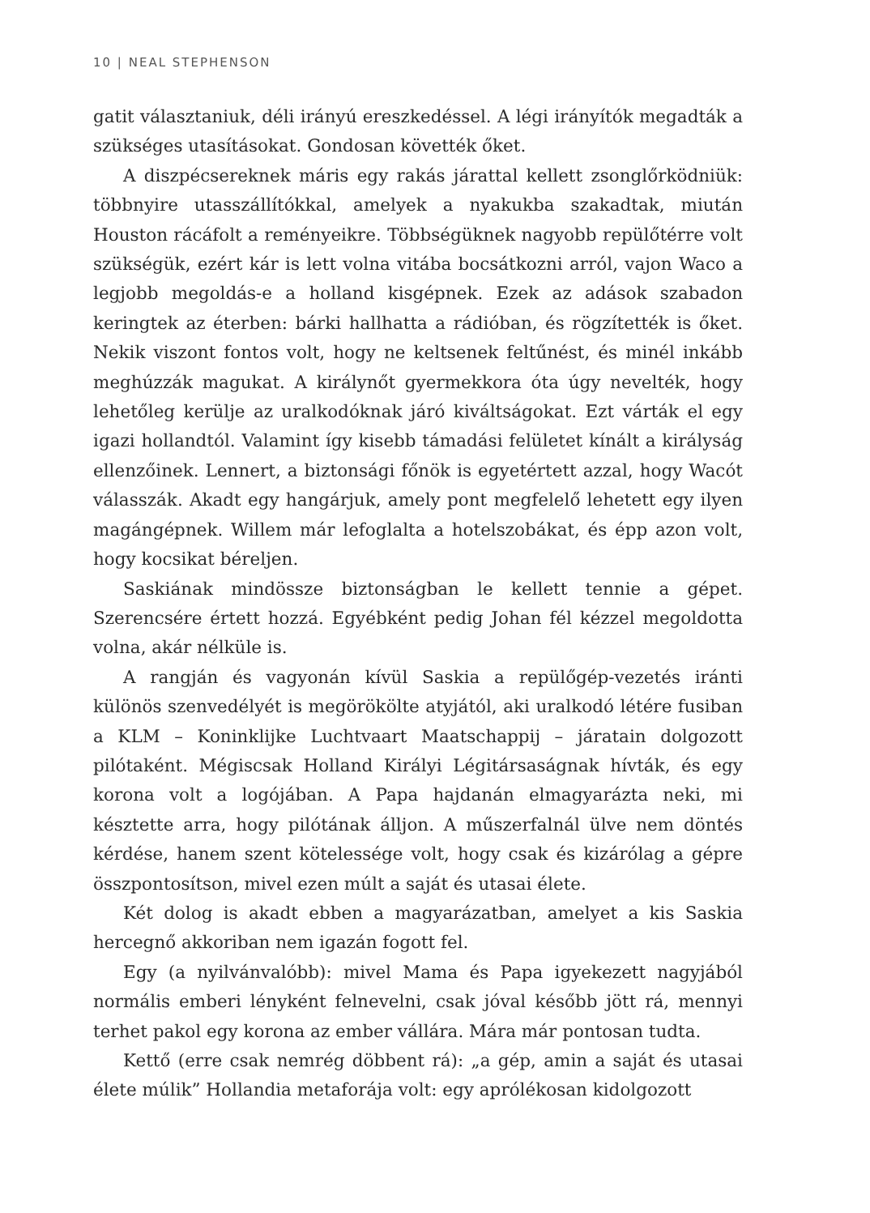10 | NEAL STEPHENSON
gatit választaniuk, déli irányú ereszkedéssel. A légi irányítók megadták a szükséges utasításokat. Gondosan követték őket.
A diszpécsereknek máris egy rakás járattal kellett zsonglőrködniük: többnyire utasszállítókkal, amelyek a nyakukba szakadtak, miután Houston rácáfolt a reményeikre. Többségüknek nagyobb repülőtérre volt szükségük, ezért kár is lett volna vitába bocsátkozni arról, vajon Waco a legjobb megoldás-e a holland kisgépnek. Ezek az adások szabadon keringtek az éterben: bárki hallhatta a rádióban, és rögzítették is őket. Nekik viszont fontos volt, hogy ne keltsenek feltűnést, és minél inkább meghúzzák magukat. A királynőt gyermekkora óta úgy nevelték, hogy lehetőleg kerülje az uralkodóknak járó kiváltságokat. Ezt várták el egy igazi hollandtól. Valamint így kisebb támadási felületet kínált a királyság ellenzőinek. Lennert, a biztonsági főnök is egyetértett azzal, hogy Wacót válasszák. Akadt egy hangárjuk, amely pont megfelelő lehetett egy ilyen magángépnek. Willem már lefoglalta a hotelszobákat, és épp azon volt, hogy kocsikat béreljen.
Saskiának mindössze biztonságban le kellett tennie a gépet. Szerencsére értett hozzá. Egyébként pedig Johan fél kézzel megoldotta volna, akár nélküle is.
A rangján és vagyonán kívül Saskia a repülőgép-vezetés iránti különös szenvedélyét is megörökölte atyjától, aki uralkodó létére fusiban a KLM – Koninklijke Luchtvaart Maatschappij – járatain dolgozott pilótaként. Mégiscsak Holland Királyi Légitársaságnak hívták, és egy korona volt a logójában. A Papa hajdanán elmagyarázta neki, mi késztette arra, hogy pilótának álljon. A műszerfalnál ülve nem döntés kérdése, hanem szent kötelessége volt, hogy csak és kizárólag a gépre összpontosítson, mivel ezen múlt a saját és utasai élete.
Két dolog is akadt ebben a magyarázatban, amelyet a kis Saskia hercegnő akkoriban nem igazán fogott fel.
Egy (a nyilvánvalóbb): mivel Mama és Papa igyekezett nagyjából normális emberi lényként felnevelni, csak jóval később jött rá, mennyi terhet pakol egy korona az ember vállára. Mára már pontosan tudta.
Kettő (erre csak nemrég döbbent rá): „a gép, amin a saját és utasai élete múlik” Hollandia metaforája volt: egy aprólékosan kidolgozott